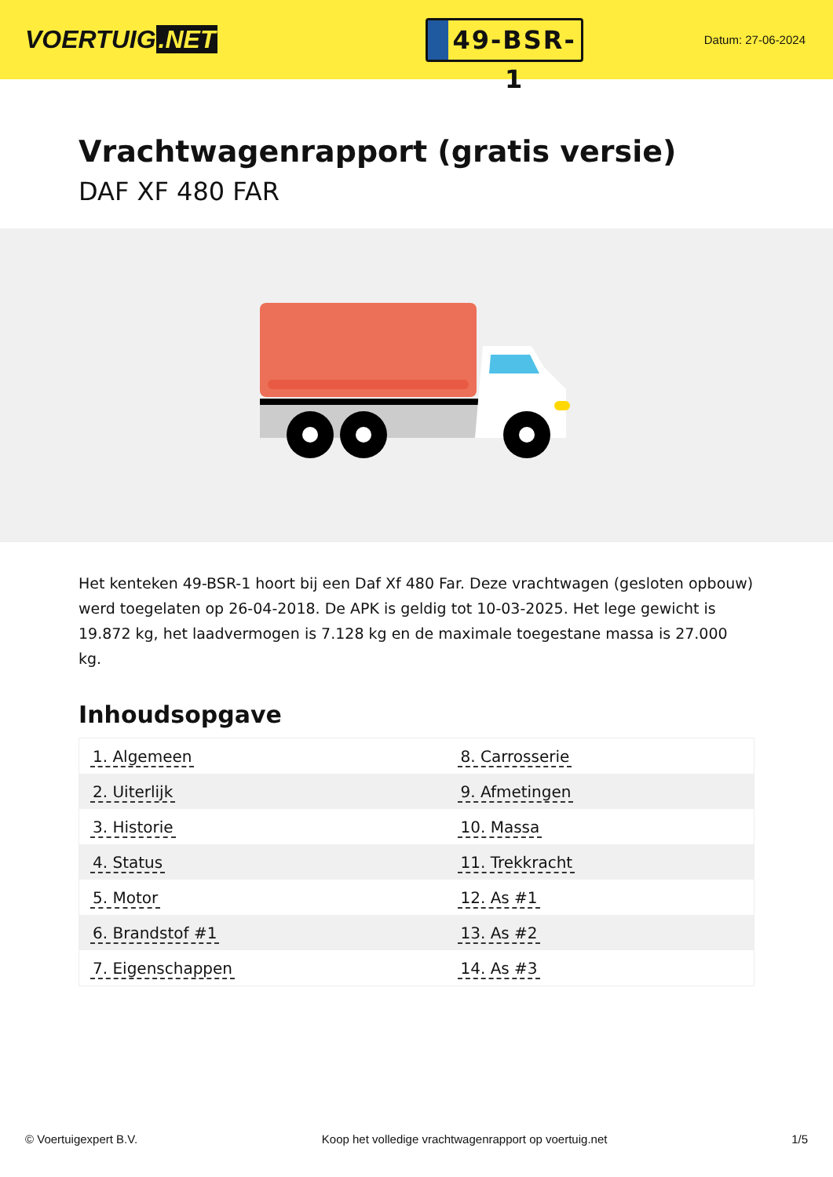VOERTUIG.NET
49-BSR-1
Datum: 27-06-2024
Vrachtwagenrapport (gratis versie)
DAF XF 480 FAR
Het kenteken 49-BSR-1 hoort bij een Daf Xf 480 Far. Deze vrachtwagen (gesloten opbouw) werd toegelaten op 26-04-2018. De APK is geldig tot 10-03-2025. Het lege gewicht is 19.872 kg, het laadvermogen is 7.128 kg en de maximale toegestane massa is 27.000 kg.
Inhoudsopgave
| 1. Algemeen | 8. Carrosserie |
| 2. Uiterlijk | 9. Afmetingen |
| 3. Historie | 10. Massa |
| 4. Status | 11. Trekkracht |
| 5. Motor | 12. As #1 |
| 6. Brandstof #1 | 13. As #2 |
| 7. Eigenschappen | 14. As #3 |
© Voertuigexpert B.V. Koop het volledige vrachtwagenrapport op voertuig.net 1/5